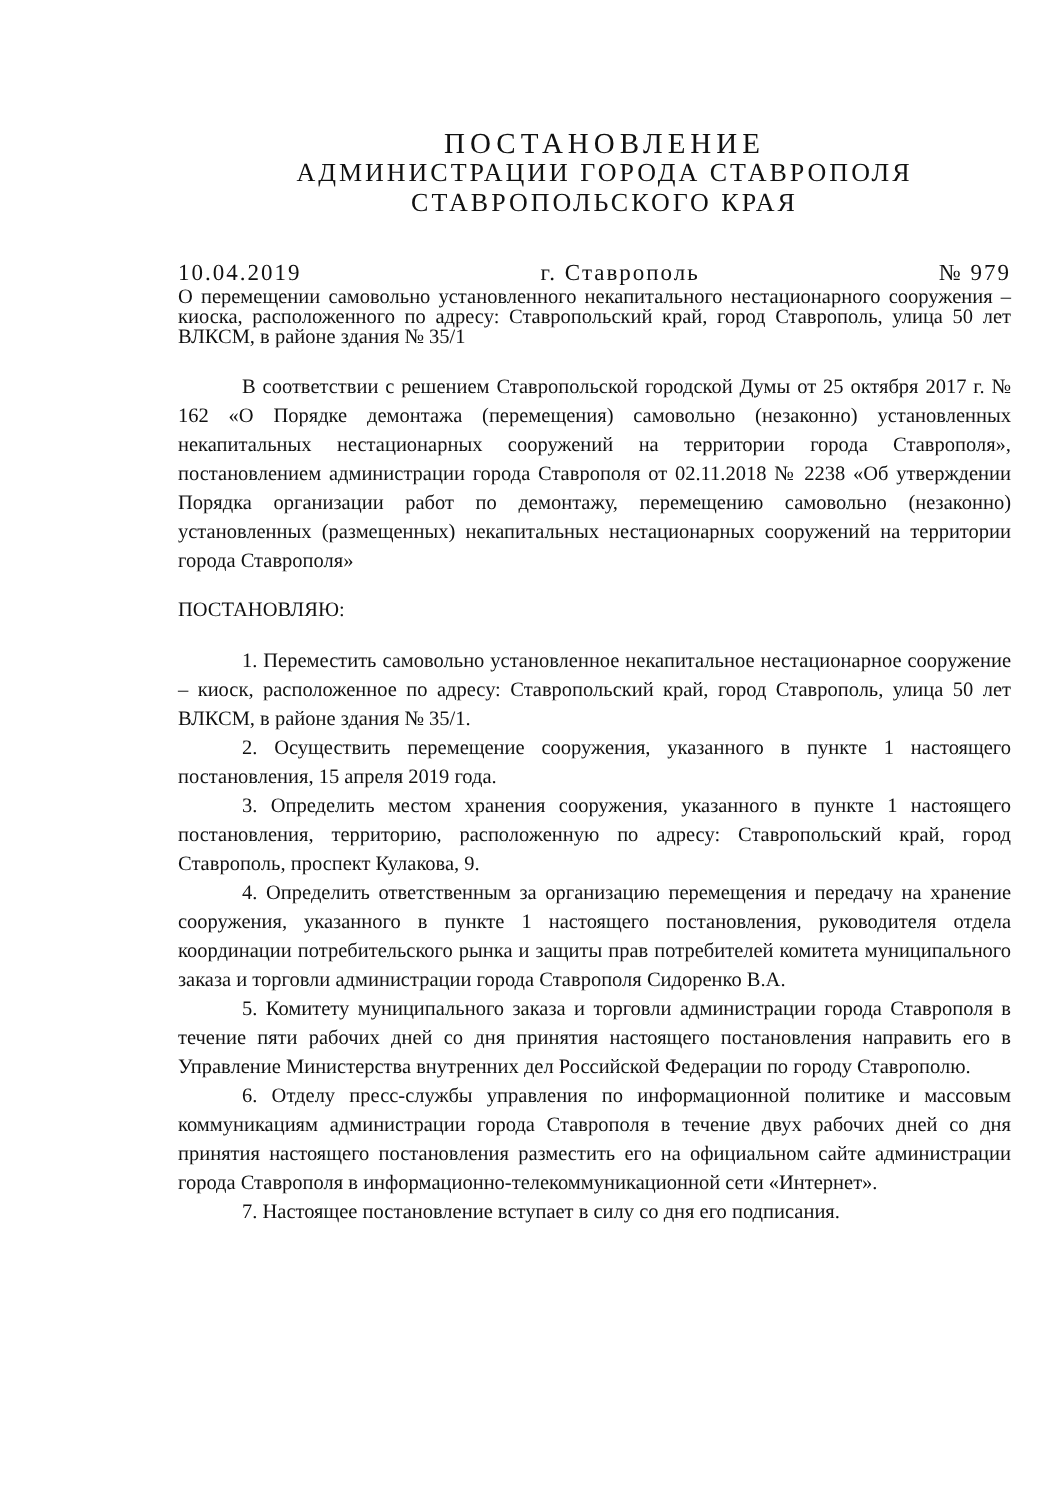ПОСТАНОВЛЕНИЕ
АДМИНИСТРАЦИИ ГОРОДА СТАВРОПОЛЯ
СТАВРОПОЛЬСКОГО КРАЯ
10.04.2019 г. Ставрополь № 979
О перемещении самовольно установленного некапитального нестационарного сооружения – киоска, расположенного по адресу: Ставропольский край, город Ставрополь, улица 50 лет ВЛКСМ, в районе здания № 35/1
В соответствии с решением Ставропольской городской Думы от 25 октября 2017 г. № 162 «О Порядке демонтажа (перемещения) самовольно (незаконно) установленных некапитальных нестационарных сооружений на территории города Ставрополя», постановлением администрации города Ставрополя от 02.11.2018 № 2238 «Об утверждении Порядка организации работ по демонтажу, перемещению самовольно (незаконно) установленных (размещенных) некапитальных нестационарных сооружений на территории города Ставрополя»
ПОСТАНОВЛЯЮ:
1. Переместить самовольно установленное некапитальное нестационарное сооружение – киоск, расположенное по адресу: Ставропольский край, город Ставрополь, улица 50 лет ВЛКСМ, в районе здания № 35/1.
2. Осуществить перемещение сооружения, указанного в пункте 1 настоящего постановления, 15 апреля 2019 года.
3. Определить местом хранения сооружения, указанного в пункте 1 настоящего постановления, территорию, расположенную по адресу: Ставропольский край, город Ставрополь, проспект Кулакова, 9.
4. Определить ответственным за организацию перемещения и передачу на хранение сооружения, указанного в пункте 1 настоящего постановления, руководителя отдела координации потребительского рынка и защиты прав потребителей комитета муниципального заказа и торговли администрации города Ставрополя Сидоренко В.А.
5. Комитету муниципального заказа и торговли администрации города Ставрополя в течение пяти рабочих дней со дня принятия настоящего постановления направить его в Управление Министерства внутренних дел Российской Федерации по городу Ставрополю.
6. Отделу пресс-службы управления по информационной политике и массовым коммуникациям администрации города Ставрополя в течение двух рабочих дней со дня принятия настоящего постановления разместить его на официальном сайте администрации города Ставрополя в информационно-телекоммуникационной сети «Интернет».
7. Настоящее постановление вступает в силу со дня его подписания.